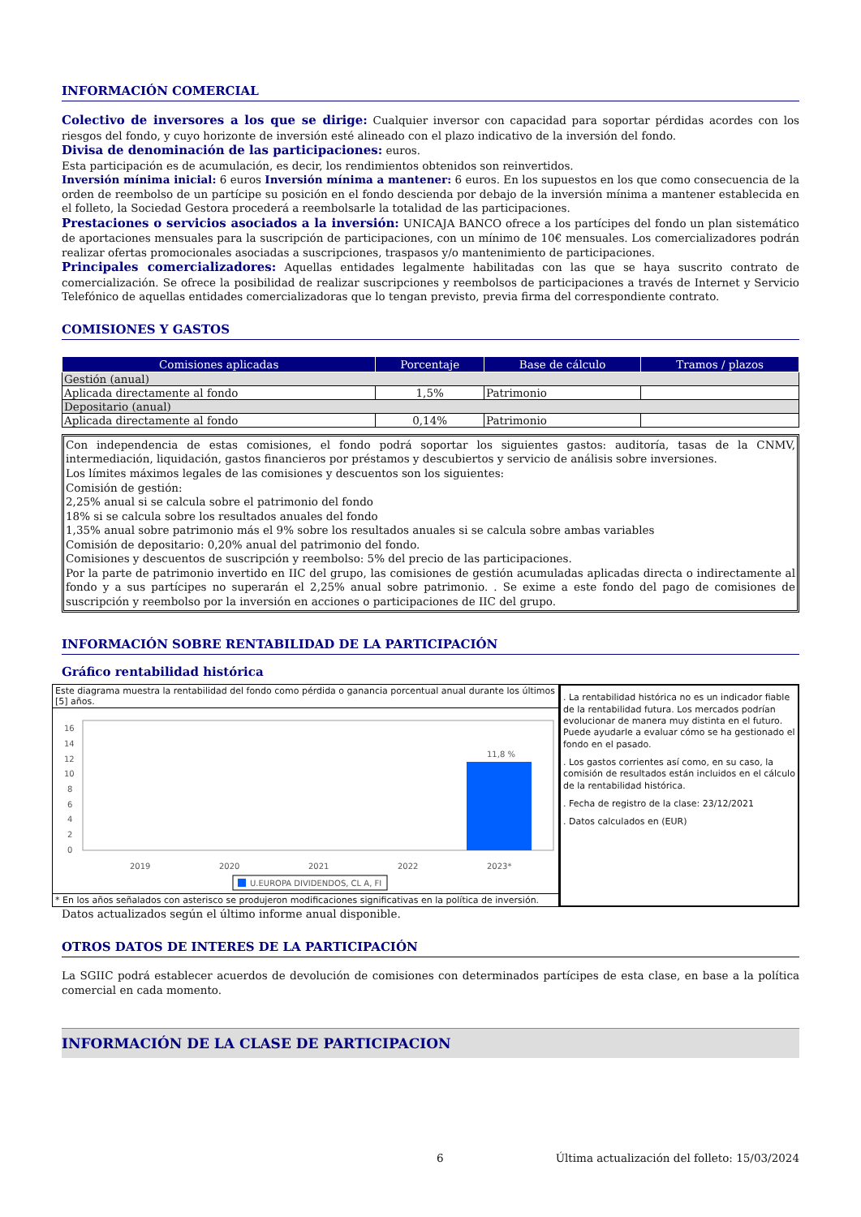INFORMACIÓN COMERCIAL
Colectivo de inversores a los que se dirige: Cualquier inversor con capacidad para soportar pérdidas acordes con los riesgos del fondo, y cuyo horizonte de inversión esté alineado con el plazo indicativo de la inversión del fondo.
Divisa de denominación de las participaciones: euros.
Esta participación es de acumulación, es decir, los rendimientos obtenidos son reinvertidos.
Inversión mínima inicial: 6 euros Inversión mínima a mantener: 6 euros. En los supuestos en los que como consecuencia de la orden de reembolso de un partícipe su posición en el fondo descienda por debajo de la inversión mínima a mantener establecida en el folleto, la Sociedad Gestora procederá a reembolsarle la totalidad de las participaciones.
Prestaciones o servicios asociados a la inversión: UNICAJA BANCO ofrece a los partícipes del fondo un plan sistemático de aportaciones mensuales para la suscripción de participaciones, con un mínimo de 10€ mensuales. Los comercializadores podrán realizar ofertas promocionales asociadas a suscripciones, traspasos y/o mantenimiento de participaciones.
Principales comercializadores: Aquellas entidades legalmente habilitadas con las que se haya suscrito contrato de comercialización. Se ofrece la posibilidad de realizar suscripciones y reembolsos de participaciones a través de Internet y Servicio Telefónico de aquellas entidades comercializadoras que lo tengan previsto, previa firma del correspondiente contrato.
COMISIONES Y GASTOS
| Comisiones aplicadas | Porcentaje | Base de cálculo | Tramos / plazos |
| --- | --- | --- | --- |
| Gestión (anual) | | | |
| Aplicada directamente al fondo | 1,5% | Patrimonio | |
| Depositario (anual) | | | |
| Aplicada directamente al fondo | 0,14% | Patrimonio | |
Con independencia de estas comisiones, el fondo podrá soportar los siguientes gastos: auditoría, tasas de la CNMV, intermediación, liquidación, gastos financieros por préstamos y descubiertos y servicio de análisis sobre inversiones.
Los límites máximos legales de las comisiones y descuentos son los siguientes:
Comisión de gestión:
2,25% anual si se calcula sobre el patrimonio del fondo
18% si se calcula sobre los resultados anuales del fondo
1,35% anual sobre patrimonio más el 9% sobre los resultados anuales si se calcula sobre ambas variables
Comisión de depositario: 0,20% anual del patrimonio del fondo.
Comisiones y descuentos de suscripción y reembolso: 5% del precio de las participaciones.
Por la parte de patrimonio invertido en IIC del grupo, las comisiones de gestión acumuladas aplicadas directa o indirectamente al fondo y a sus partícipes no superarán el 2,25% anual sobre patrimonio. . Se exime a este fondo del pago de comisiones de suscripción y reembolso por la inversión en acciones o participaciones de IIC del grupo.
INFORMACIÓN SOBRE RENTABILIDAD DE LA PARTICIPACIÓN
Gráfico rentabilidad histórica
Este diagrama muestra la rentabilidad del fondo como pérdida o ganancia porcentual anual durante los últimos [5] años.
16
14
12
10
8
6
4
2
0
11,8 %
2019
2020
2021
2022
2023*
U.EUROPA DIVIDENDOS, CL A, FI
* En los años señalados con asterisco se produjeron modificaciones significativas en la política de inversión.
. La rentabilidad histórica no es un indicador fiable de la rentabilidad futura. Los mercados podrían evolucionar de manera muy distinta en el futuro. Puede ayudarle a evaluar cómo se ha gestionado el fondo en el pasado.
. Los gastos corrientes así como, en su caso, la comisión de resultados están incluidos en el cálculo de la rentabilidad histórica.
. Fecha de registro de la clase: 23/12/2021
. Datos calculados en (EUR)
Datos actualizados según el último informe anual disponible.
OTROS DATOS DE INTERES DE LA PARTICIPACIÓN
La SGIIC podrá establecer acuerdos de devolución de comisiones con determinados partícipes de esta clase, en base a la política comercial en cada momento.
INFORMACIÓN DE LA CLASE DE PARTICIPACION
6 Última actualización del folleto: 15/03/2024